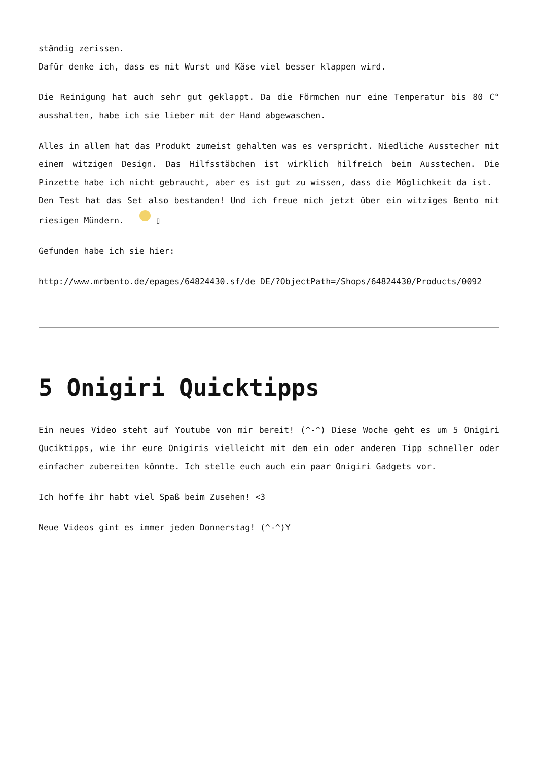ständig zerissen.
Dafür denke ich, dass es mit Wurst und Käse viel besser klappen wird.
Die Reinigung hat auch sehr gut geklappt. Da die Förmchen nur eine Temperatur bis 80 C° ausshalten, habe ich sie lieber mit der Hand abgewaschen.
Alles in allem hat das Produkt zumeist gehalten was es verspricht. Niedliche Ausstecher mit einem witzigen Design. Das Hilfsstäbchen ist wirklich hilfreich beim Ausstechen. Die Pinzette habe ich nicht gebraucht, aber es ist gut zu wissen, dass die Möglichkeit da ist.
Den Test hat das Set also bestanden! Und ich freue mich jetzt über ein witziges Bento mit riesigen Mündern. ▯
Gefunden habe ich sie hier:
http://www.mrbento.de/epages/64824430.sf/de_DE/?ObjectPath=/Shops/64824430/Products/0092
5 Onigiri Quicktipps
Ein neues Video steht auf Youtube von mir bereit! (^-^) Diese Woche geht es um 5 Onigiri Qucik­tipps, wie ihr eure Onigiris vielleicht mit dem ein oder anderen Tipp schneller oder einfacher zubereiten könnte. Ich stelle euch auch ein paar Onigiri Gadgets vor.
Ich hoffe ihr habt viel Spaß beim Zusehen! <3
Neue Videos gint es immer jeden Donnerstag! (^-^)Y